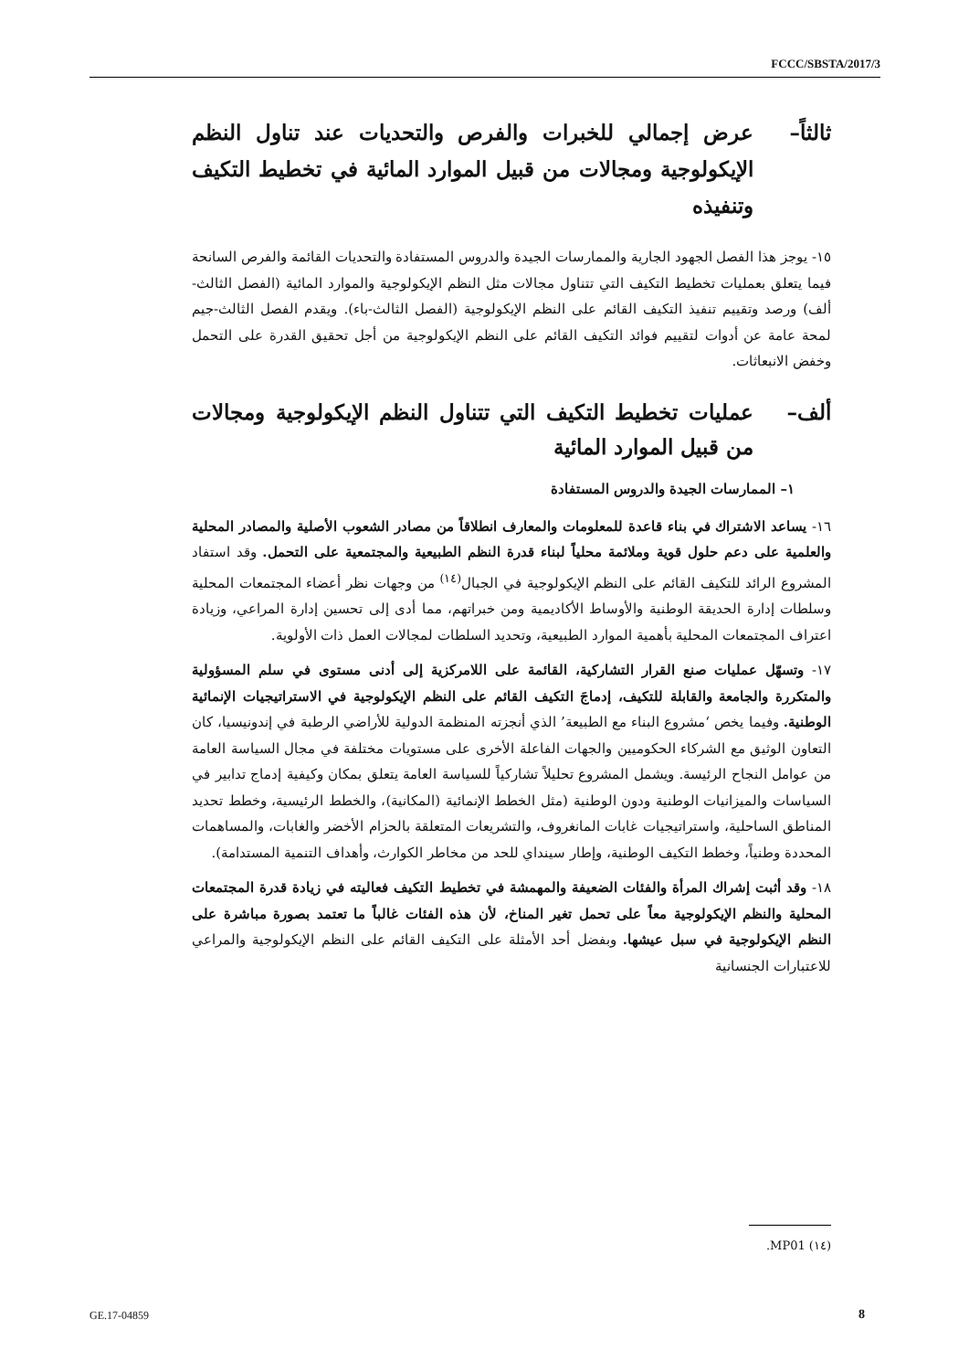FCCC/SBSTA/2017/3
ثالثاً– عرض إجمالي للخبرات والفرص والتحديات عند تناول النظم الإيكولوجية ومجالات من قبيل الموارد المائية في تخطيط التكيف وتنفيذه
١٥- يوجز هذا الفصل الجهود الجارية والممارسات الجيدة والدروس المستفادة والتحديات القائمة والفرص السانحة فيما يتعلق بعمليات تخطيط التكيف التي تتناول مجالات مثل النظم الإيكولوجية والموارد المائية (الفصل الثالث-ألف) ورصد وتقييم تنفيذ التكيف القائم على النظم الإيكولوجية (الفصل الثالث-باء). ويقدم الفصل الثالث-جيم لمحة عامة عن أدوات لتقييم فوائد التكيف القائم على النظم الإيكولوجية من أجل تحقيق القدرة على التحمل وخفض الانبعاثات.
ألف– عمليات تخطيط التكيف التي تتناول النظم الإيكولوجية ومجالات من قبيل الموارد المائية
١– الممارسات الجيدة والدروس المستفادة
١٦- يساعد الاشتراك في بناء قاعدة للمعلومات والمعارف انطلاقاً من مصادر الشعوب الأصلية والمصادر المحلية والعلمية على دعم حلول قوية وملائمة محلياً لبناء قدرة النظم الطبيعية والمجتمعية على التحمل. وقد استفاد المشروع الرائد للتكيف القائم على النظم الإيكولوجية في الجبال<sup>(١٤)</sup> من وجهات نظر أعضاء المجتمعات المحلية وسلطات إدارة الحديقة الوطنية والأوساط الأكاديمية ومن خبراتهم، مما أدى إلى تحسين إدارة المراعي، وزيادة اعتراف المجتمعات المحلية بأهمية الموارد الطبيعية، وتحديد السلطات لمجالات العمل ذات الأولوية.
١٧- وتسهّل عمليات صنع القرار التشاركية، القائمة على اللامركزية إلى أدنى مستوى في سلم المسؤولية والمتكررة والجامعة والقابلة للتكيف، إدماجَ التكيف القائم على النظم الإيكولوجية في الاستراتيجيات الإنمائية الوطنية. وفيما يخص ‘مشروع البناء مع الطبيعة’ الذي أنجزته المنظمة الدولية للأراضي الرطبة في إندونيسيا، كان التعاون الوثيق مع الشركاء الحكوميين والجهات الفاعلة الأخرى على مستويات مختلفة في مجال السياسة العامة من عوامل النجاح الرئيسة. ويشمل المشروع تحليلاً تشاركياً للسياسة العامة يتعلق بمكان وكيفية إدماج تدابير في السياسات والميزانيات الوطنية ودون الوطنية (مثل الخطط الإنمائية (المكانية)، والخطط الرئيسية، وخطط تحديد المناطق الساحلية، واستراتيجيات غابات المانغروف، والتشريعات المتعلقة بالحزام الأخضر والغابات، والمساهمات المحددة وطنياً، وخطط التكيف الوطنية، وإطار سينداي للحد من مخاطر الكوارث، وأهداف التنمية المستدامة).
١٨- وقد أثبت إشراك المرأة والفئات الضعيفة والمهمشة في تخطيط التكيف فعاليته في زيادة قدرة المجتمعات المحلية والنظم الإيكولوجية معاً على تحمل تغير المناخ، لأن هذه الفئات غالباً ما تعتمد بصورة مباشرة على النظم الإيكولوجية في سبل عيشها. وبفضل أحد الأمثلة على التكيف القائم على النظم الإيكولوجية والمراعي للاعتبارات الجنسانية
(١٤) MP01.
GE.17-04859 8